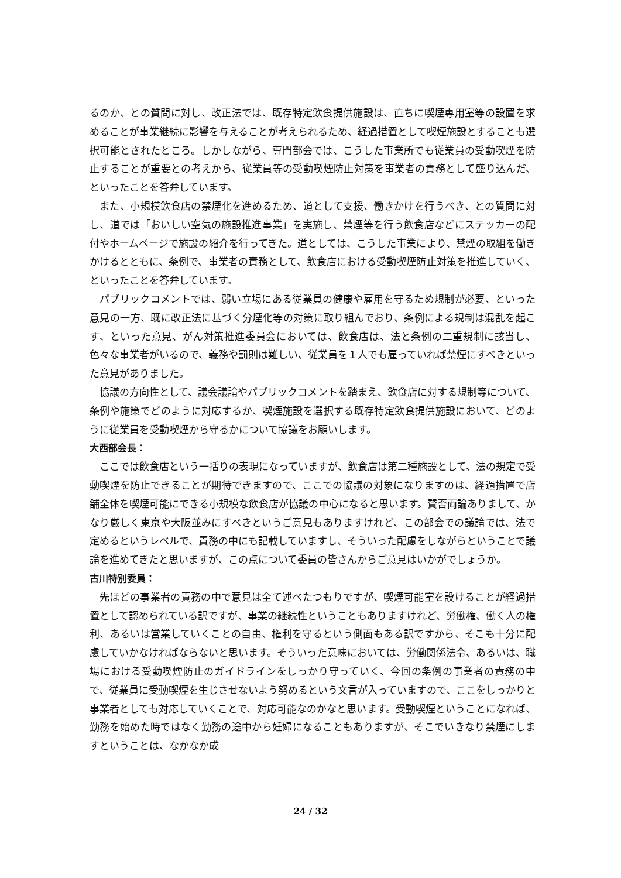るのか、との質問に対し、改正法では、既存特定飲食提供施設は、直ちに喫煙専用室等の設置を求めることが事業継続に影響を与えることが考えられるため、経過措置として喫煙施設とすることも選択可能とされたところ。しかしながら、専門部会では、こうした事業所でも従業員の受動喫煙を防止することが重要との考えから、従業員等の受動喫煙防止対策を事業者の責務として盛り込んだ、といったことを答弁しています。
また、小規模飲食店の禁煙化を進めるため、道として支援、働きかけを行うべき、との質問に対し、道では「おいしい空気の施設推進事業」を実施し、禁煙等を行う飲食店などにステッカーの配付やホームページで施設の紹介を行ってきた。道としては、こうした事業により、禁煙の取組を働きかけるとともに、条例で、事業者の責務として、飲食店における受動喫煙防止対策を推進していく、といったことを答弁しています。
パブリックコメントでは、弱い立場にある従業員の健康や雇用を守るため規制が必要、といった意見の一方、既に改正法に基づく分煙化等の対策に取り組んでおり、条例による規制は混乱を起こす、といった意見、がん対策推進委員会においては、飲食店は、法と条例の二重規制に該当し、色々な事業者がいるので、義務や罰則は難しい、従業員を１人でも雇っていれば禁煙にすべきといった意見がありました。
協議の方向性として、議会議論やパブリックコメントを踏まえ、飲食店に対する規制等について、条例や施策でどのように対応するか、喫煙施設を選択する既存特定飲食提供施設において、どのように従業員を受動喫煙から守るかについて協議をお願いします。
大西部会長：
ここでは飲食店という一括りの表現になっていますが、飲食店は第二種施設として、法の規定で受動喫煙を防止できることが期待できますので、ここでの協議の対象になりますのは、経過措置で店舗全体を喫煙可能にできる小規模な飲食店が協議の中心になると思います。賛否両論ありまして、かなり厳しく東京や大阪並みにすべきというご意見もありますけれど、この部会での議論では、法で定めるというレベルで、責務の中にも記載していますし、そういった配慮をしながらということで議論を進めてきたと思いますが、この点について委員の皆さんからご意見はいかがでしょうか。
古川特別委員：
先ほどの事業者の責務の中で意見は全て述べたつもりですが、喫煙可能室を設けることが経過措置として認められている訳ですが、事業の継続性ということもありますけれど、労働権、働く人の権利、あるいは営業していくことの自由、権利を守るという側面もある訳ですから、そこも十分に配慮していかなければならないと思います。そういった意味においては、労働関係法令、あるいは、職場における受動喫煙防止のガイドラインをしっかり守っていく、今回の条例の事業者の責務の中で、従業員に受動喫煙を生じさせないよう努めるという文言が入っていますので、ここをしっかりと事業者としても対応していくことで、対応可能なのかなと思います。受動喫煙ということになれば、勤務を始めた時ではなく勤務の途中から妊婦になることもありますが、そこでいきなり禁煙にしますということは、なかなか成
24 / 32